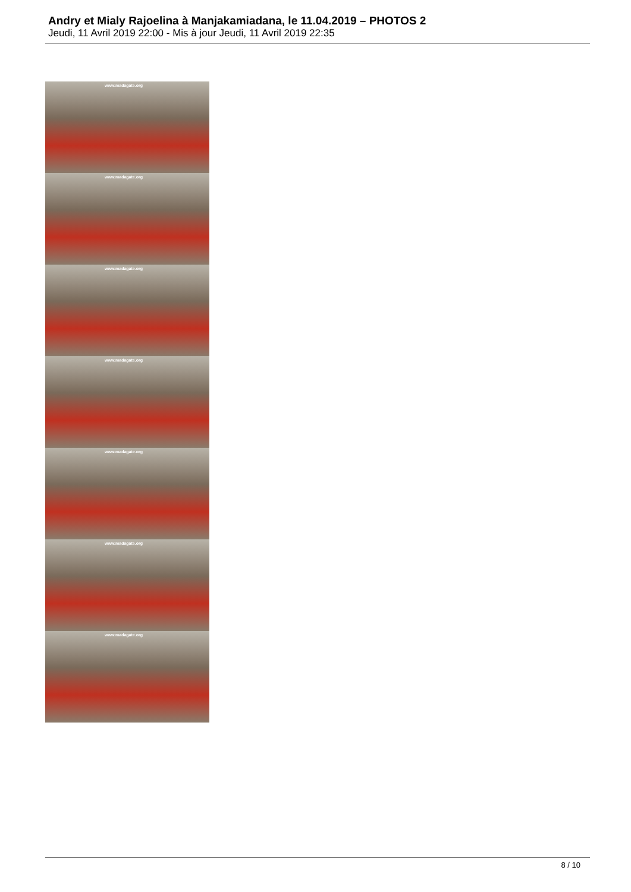Andry et Mialy Rajoelina à Manjakamiadana, le 11.04.2019 – PHOTOS 2
Jeudi, 11 Avril 2019 22:00 - Mis à jour Jeudi, 11 Avril 2019 22:35
www.madagate.org
www.madagate.org
www.madagate.org
www.madagate.org
www.madagate.org
www.madagate.org
www.madagate.org
8 / 10